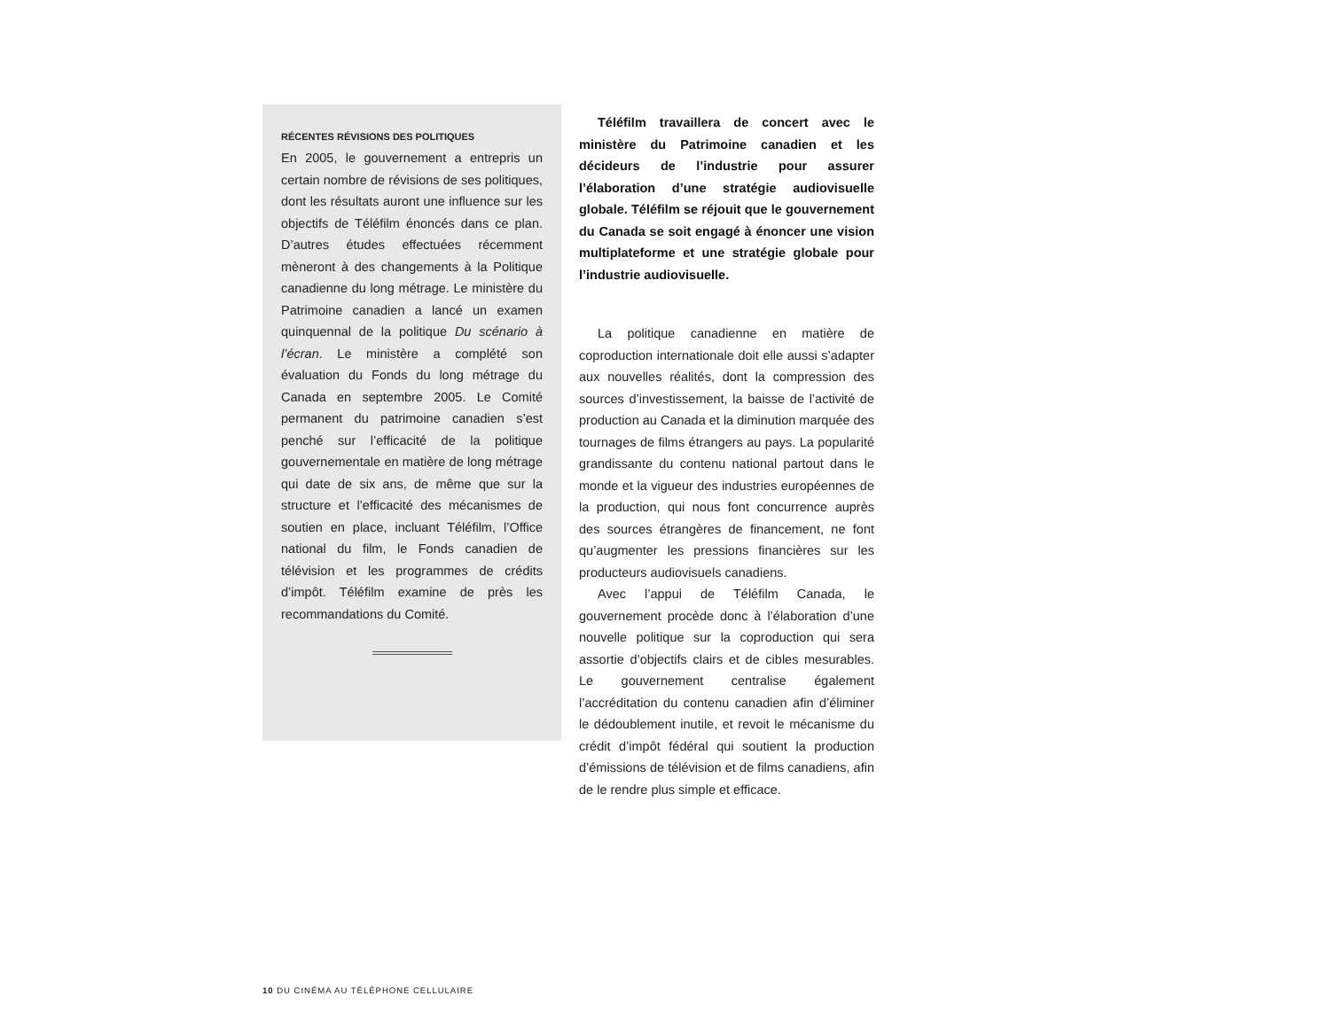RÉCENTES RÉVISIONS DES POLITIQUES
En 2005, le gouvernement a entrepris un certain nombre de révisions de ses politiques, dont les résultats auront une influence sur les objectifs de Téléfilm énoncés dans ce plan. D’autres études effectuées récemment mèneront à des changements à la Politique canadienne du long métrage. Le ministère du Patrimoine canadien a lancé un examen quinquennal de la politique Du scénario à l’écran. Le ministère a complété son évaluation du Fonds du long métrage du Canada en septembre 2005. Le Comité permanent du patrimoine canadien s’est penché sur l’efficacité de la politique gouvernementale en matière de long métrage qui date de six ans, de même que sur la structure et l’efficacité des mécanismes de soutien en place, incluant Téléfilm, l’Office national du film, le Fonds canadien de télévision et les programmes de crédits d’impôt. Téléfilm examine de près les recommandations du Comité.
Téléfilm travaillera de concert avec le ministère du Patrimoine canadien et les décideurs de l’industrie pour assurer l’élaboration d’une stratégie audiovisuelle globale. Téléfilm se réjouit que le gouvernement du Canada se soit engagé à énoncer une vision multiplateforme et une stratégie globale pour l’industrie audiovisuelle.
La politique canadienne en matière de coproduction internationale doit elle aussi s’adapter aux nouvelles réalités, dont la compression des sources d’investissement, la baisse de l’activité de production au Canada et la diminution marquée des tournages de films étrangers au pays. La popularité grandissante du contenu national partout dans le monde et la vigueur des industries européennes de la production, qui nous font concurrence auprès des sources étrangères de financement, ne font qu’augmenter les pressions financières sur les producteurs audiovisuels canadiens.
Avec l’appui de Téléfilm Canada, le gouvernement procède donc à l’élaboration d’une nouvelle politique sur la coproduction qui sera assortie d’objectifs clairs et de cibles mesurables. Le gouvernement centralise également l’accréditation du contenu canadien afin d’éliminer le dédoublement inutile, et revoit le mécanisme du crédit d’impôt fédéral qui soutient la production d’émissions de télévision et de films canadiens, afin de le rendre plus simple et efficace.
10 DU CINÉMA AU TÉLÉPHONE CELLULAIRE